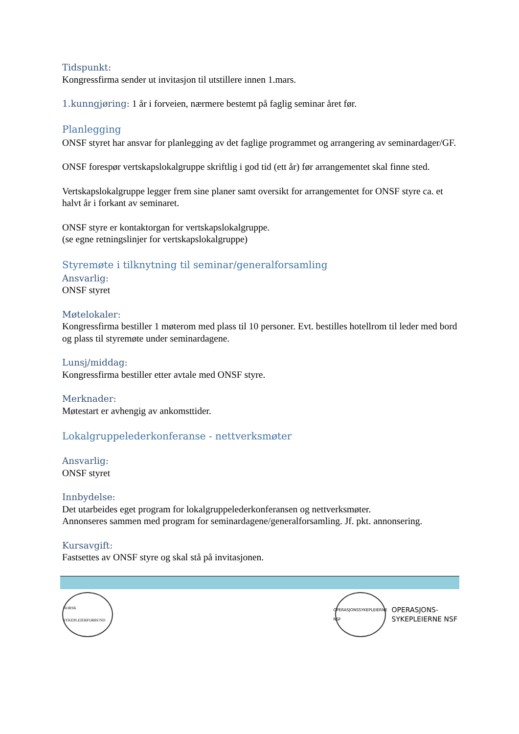Tidspunkt:
Kongressfirma sender ut invitasjon til utstillere innen 1.mars.
1.kunngjøring: 1 år i forveien, nærmere bestemt på faglig seminar året før.
Planlegging
ONSF styret har ansvar for planlegging av det faglige programmet og arrangering av seminardager/GF.
ONSF forespør vertskapslokalgruppe skriftlig i god tid (ett år) før arrangementet skal finne sted.
Vertskapslokalgruppe legger frem sine planer samt oversikt for arrangementet for ONSF styre ca. et halvt år i forkant av seminaret.
ONSF styre er kontaktorgan for vertskapslokalgruppe.
(se egne retningslinjer for vertskapslokalgruppe)
Styremøte i tilknytning til seminar/generalforsamling
Ansvarlig:
ONSF styret
Møtelokaler:
Kongressfirma bestiller 1 møterom med plass til 10 personer. Evt. bestilles hotellrom til leder med bord og plass til styremøte under seminardagene.
Lunsj/middag:
Kongressfirma bestiller etter avtale med ONSF styre.
Merknader:
Møtestart er avhengig av ankomsttider.
Lokalgruppelederkonferanse - nettverksmøter
Ansvarlig:
ONSF styret
Innbydelse:
Det utarbeides eget program for lokalgruppelederkonferansen og nettverksmøter.
Annonseres sammen med program for seminardagene/generalforsamling. Jf. pkt. annonsering.
Kursavgift:
Fastsettes av ONSF styre og skal stå på invitasjonen.
NORSK SYKEPLEIERFORBUND
OPERASJONSSYKEPLEIERNE NSF
OPERASJONS-
SYKEPLEIERNE NSF